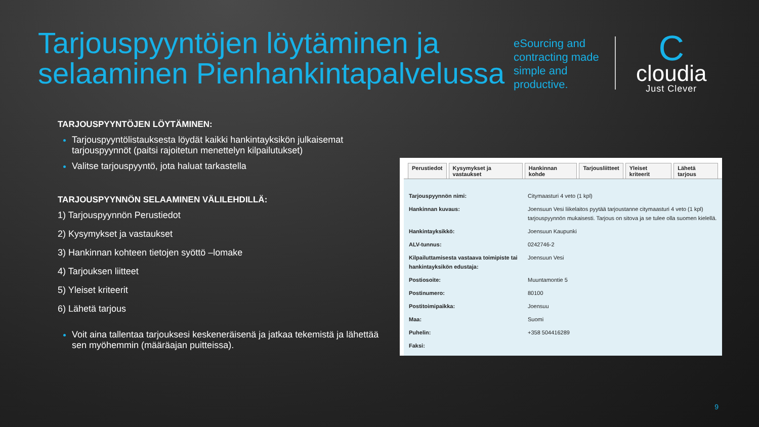Tarjouspyyntöjen löytäminen ja selaaminen Pienhankintapalvelussa
eSourcing and contracting made simple and productive.
C
cloudia
Just Clever
TARJOUSPYYNTÖJEN LÖYTÄMINEN:
Tarjouspyyntölistauksesta löydät kaikki hankintayksikön julkaisemat tarjouspyynnöt (paitsi rajoitetun menettelyn kilpailutukset)
Valitse tarjouspyyntö, jota haluat tarkastella
TARJOUSPYYNNÖN SELAAMINEN VÄLILEHDILLÄ:
1) Tarjouspyynnön Perustiedot
2) Kysymykset ja vastaukset
3) Hankinnan kohteen tietojen syöttö –lomake
4) Tarjouksen liitteet
5) Yleiset kriteerit
6) Lähetä tarjous
Voit aina tallentaa tarjouksesi keskeneräisenä ja jatkaa tekemistä ja lähettää sen myöhemmin (määräajan puitteissa).
Perustiedot Kysymykset ja vastaukset Hankinnan kohde Tarjousliitteet Yleiset kriteerit Lähetä tarjous
| Tarjouspyynnön nimi: | Citymaasturi 4 veto (1 kpl) |
| Hankinnan kuvaus: | Joensuun Vesi liikelaitos pyytää tarjoustanne citymaasturi 4 veto (1 kpl) tarjouspyynnön mukaisesti. Tarjous on sitova ja se tulee olla suomen kielellä. |
| Hankintayksikkö: | Joensuun Kaupunki |
| ALV-tunnus: | 0242746-2 |
| Kilpailuttamisesta vastaava toimipiste tai hankintayksikön edustaja: | Joensuun Vesi |
| Postiosoite: | Muuntamontie 5 |
| Postinumero: | 80100 |
| Postitoimipaikka: | Joensuu |
| Maa: | Suomi |
| Puhelin: | +358 504416289 |
| Faksi: | |
9